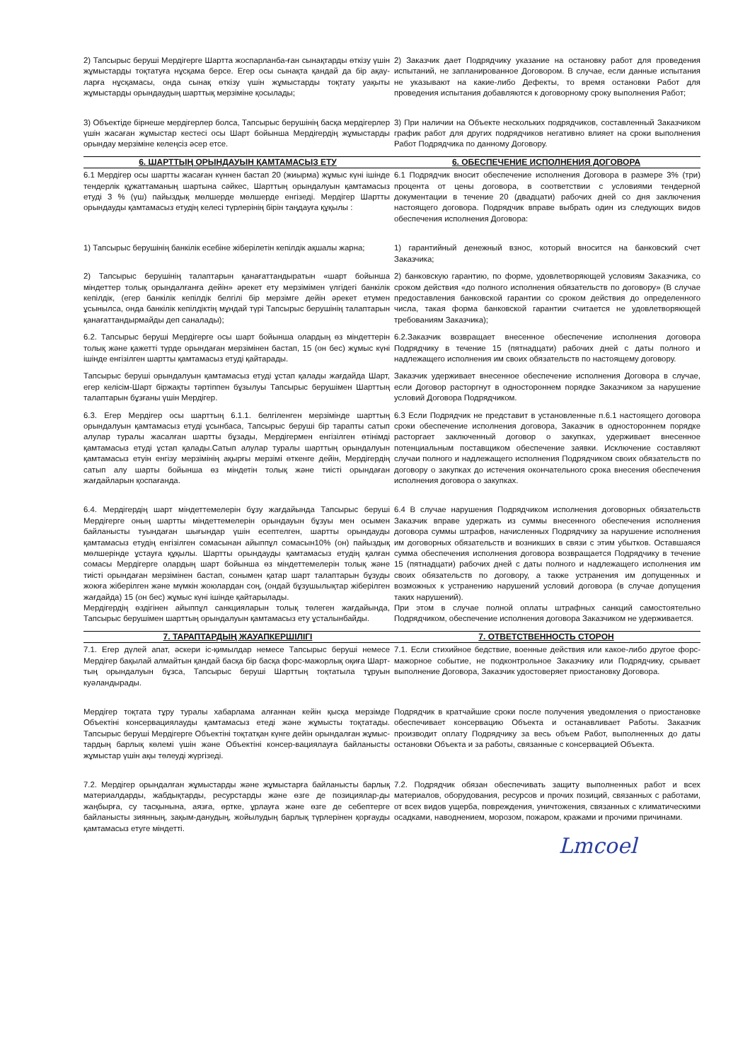2) Тапсырыс беруші Мердігерге Шартта жоспарланба-ған сынақтарды өткізу үшін жұмыстарды тоқтатуға нұсқама берсе. Егер осы сынақта қандай да бір ақау-ларға нұсқамасы, онда сынақ өткізу үшін жұмыстарды тоқтату уақыты жұмыстарды орындаудың шарттық мерзіміне қосылады;
2) Заказчик дает Подрядчику указание на остановку работ для проведения испытаний, не запланированное Договором. В случае, если данные испытания не указывают на какие-либо Дефекты, то время остановки Работ для проведения испытания добавляются к договорному сроку выполнения Работ;
3) Объектіде бірнеше мердігерлер болса, Тапсырыс берушінің басқа мердігерлер үшін жасаған жұмыстар кестесі осы Шарт бойынша Мердігердің жұмыстарды орындау мерзіміне келеңсіз әсер етсе.
3) При наличии на Объекте нескольких подрядчиков, составленный Заказчиком график работ для других подрядчиков негативно влияет на сроки выполнения Работ Подрядчика по данному Договору.
6. ШАРТТЫҢ ОРЫНДАУЫН ҚАМТАМАСЫЗ ЕТУ
6. ОБЕСПЕЧЕНИЕ ИСПОЛНЕНИЯ ДОГОВОРА
6.1 Мердігер осы шартты жасаған күннен бастап 20 (жиырма) жұмыс күні ішінде тендерлік құжаттаманың шартына сәйкес, Шарттың орындалуын қамтамасыз етуді 3 % (үш) пайыздық мөлшерде мөлшерде енгізеді. Мердігер Шартты орындауды қамтамасыз етудің келесі түрлерінің бірін таңдауға құқылы :
6.1 Подрядчик вносит обеспечение исполнения Договора в размере 3% (три) процента от цены договора, в соответствии с условиями тендерной документации в течение 20 (двадцати) рабочих дней со дня заключения настоящего договора. Подрядчик вправе выбрать один из следующих видов обеспечения исполнения Договора:
1) Тапсырыс берушінің банкілік есебіне жіберілетін кепілдік ақшалы жарна;
1) гарантийный денежный взнос, который вносится на банковский счет Заказчика;
2) Тапсырыс берушінің талаптарын қанағаттандыратын «шарт бойынша міндеттер толық орындалғанға дейін» әрекет ету мерзімімен үлгідегі банкілік кепілдік, (егер банкілік кепілдік белгілі бір мерзімге дейін әрекет етумен ұсынылса, онда банкілік кепілдіктің мұндай түрі Тапсырыс берушінің талаптарын қанағаттандырмайды деп саналады);
2) банковскую гарантию, по форме, удовлетворяющей условиям Заказчика, со сроком действия «до полного исполнения обязательств по договору» (В случае предоставления банковской гарантии со сроком действия до определенного числа, такая форма банковской гарантии считается не удовлетворяющей требованиям Заказчика);
6.2. Тапсырыс беруші Мердігерге осы шарт бойынша олардың өз міндеттерін толық және қажетті түрде орындаған мерзімінен бастап, 15 (он бес) жұмыс күні ішінде енгізілген шартты қамтамасыз етуді қайтарады.
6.2.Заказчик возвращает внесенное обеспечение исполнения договора Подрядчику в течение 15 (пятнадцати) рабочих дней с даты полного и надлежащего исполнения им своих обязательств по настоящему договору.
Тапсырыс беруші орындалуын қамтамасыз етуді ұстап қалады жағдайда Шарт, егер келісім-Шарт біржақты тәртіппен бұзылуы Тапсырыс берушімен Шарттың талаптарын бұзғаны үшін Мердігер.
Заказчик удерживает внесенное обеспечение исполнения Договора в случае, если Договор расторгнут в одностороннем порядке Заказчиком за нарушение условий Договора Подрядчиком.
6.3. Егер Мердігер осы шарттың 6.1.1. белгіленген мерзімінде шарттың орындалуын қамтамасыз етуді ұсынбаса, Тапсырыс беруші бір тарапты сатып алулар туралы жасалған шартты бұзады, Мердігермен енгізілген өтінімді қамтамасыз етуді ұстап қалады.Сатып алулар туралы шарттың орындалуын қамтамасыз етуін енгізу мерзімінің ақырғы мерзімі өткенге дейін, Мердігердің сатып алу шарты бойынша өз міндетін толық және тиісті орындаған жағдайларын қоспағанда.
6.3 Если Подрядчик не представит в установленные п.6.1 настоящего договора сроки обеспечение исполнения договора, Заказчик в одностороннем порядке расторгает заключенный договор о закупках, удерживает внесенное потенциальным поставщиком обеспечение заявки. Исключение составляют случаи полного и надлежащего исполнения Подрядчиком своих обязательств по договору о закупках до истечения окончательного срока внесения обеспечения исполнения договора о закупках.
6.4. Мердігердің шарт міндеттемелерін бұзу жағдайында Тапсырыс беруші Мердігерге оның шартты міндеттемелерін орындауын бұзуы мен осымен байланысты туындаған шығындар үшін есептелген, шартты орындауды қамтамасыз етудің енгізілген сомасынан айыппұл сомасын10% (он) пайыздық мөлшерінде ұстауға құқылы. Шартты орындауды қамтамасыз етудің қалған сомасы Мердігерге олардың шарт бойынша өз міндеттемелерін толық және тиісті орындаған мерзімінен бастап, сонымен қатар шарт талаптарын бұзуды жоюға жіберілген және мүмкін жоюлардан соң, (ондай бұзушылықтар жіберілген жағдайда) 15 (он бес) жұмыс күні ішінде қайтарылады.
Мердігердің өздігінен айыппұл санкцияларын толық төлеген жағдайында, Тапсырыс берушімен шарттың орындалуын қамтамасыз ету ұсталынбайды.
6.4 В случае нарушения Подрядчиком исполнения договорных обязательств Заказчик вправе удержать из суммы внесенного обеспечения исполнения договора суммы штрафов, начисленных Подрядчику за нарушение исполнения им договорных обязательств и возникших в связи с этим убытков. Оставшаяся сумма обеспечения исполнения договора возвращается Подрядчику в течение 15 (пятнадцати) рабочих дней с даты полного и надлежащего исполнения им своих обязательств по договору, а также устранения им допущенных и возможных к устранению нарушений условий договора (в случае допущения таких нарушений).
При этом в случае полной оплаты штрафных санкций самостоятельно Подрядчиком, обеспечение исполнения договора Заказчиком не удерживается.
7. ТАРАПТАРДЫҢ ЖАУАПКЕРШІЛІГІ 7. ОТВЕТСТВЕННОСТЬ СТОРОН
7.1. Егер дүлей апат, әскери іс-қимылдар немесе Тапсырыс беруші немесе Мердігер бақылай алмайтын қандай басқа бір басқа форс-мажорлық оқиға Шарт-тың орындалуын бұзса, Тапсырыс беруші Шарттың тоқтатыла тұруын куәландырады.
7.1. Если стихийное бедствие, военные действия или какое-либо другое форс-мажорное событие, не подконтрольное Заказчику или Подрядчику, срывает выполнение Договора, Заказчик удостоверяет приостановку Договора.
Мердігер тоқтата тұру туралы хабарлама алғаннан кейін қысқа мерзімде Объектіні консервациялауды қамтамасыз етеді және жұмысты тоқтатады. Тапсырыс беруші Мердігерге Объектіні тоқтатқан күнге дейін орындалған жұмыс-тардың барлық көлемі үшін және Объектіні консер-вациялауға байланысты жұмыстар үшін ақы төлеуді жүргізеді.
Подрядчик в кратчайшие сроки после получения уведомления о приостановке обеспечивает консервацию Объекта и останавливает Работы. Заказчик производит оплату Подрядчику за весь объем Работ, выполненных до даты остановки Объекта и за работы, связанные с консервацией Объекта.
7.2. Мердігер орындалған жұмыстарды және жұмыстарға байланысты барлық материалдарды, жабдықтарды, ресурстарды және өзге де позициялар-ды жаңбырға, су тасқынына, аязға, өртке, ұрлауға және өзге де себептерге байланысты зиянның, зақым-данудың, жойылудың барлық түрлерінен қорғауды қамтамасыз етуге міндетті.
7.2. Подрядчик обязан обеспечивать защиту выполненных работ и всех материалов, оборудования, ресурсов и прочих позиций, связанных с работами, от всех видов ущерба, повреждения, уничтожения, связанных с климатическими осадками, наводнением, морозом, пожаром, кражами и прочими причинами.
Lmcoel